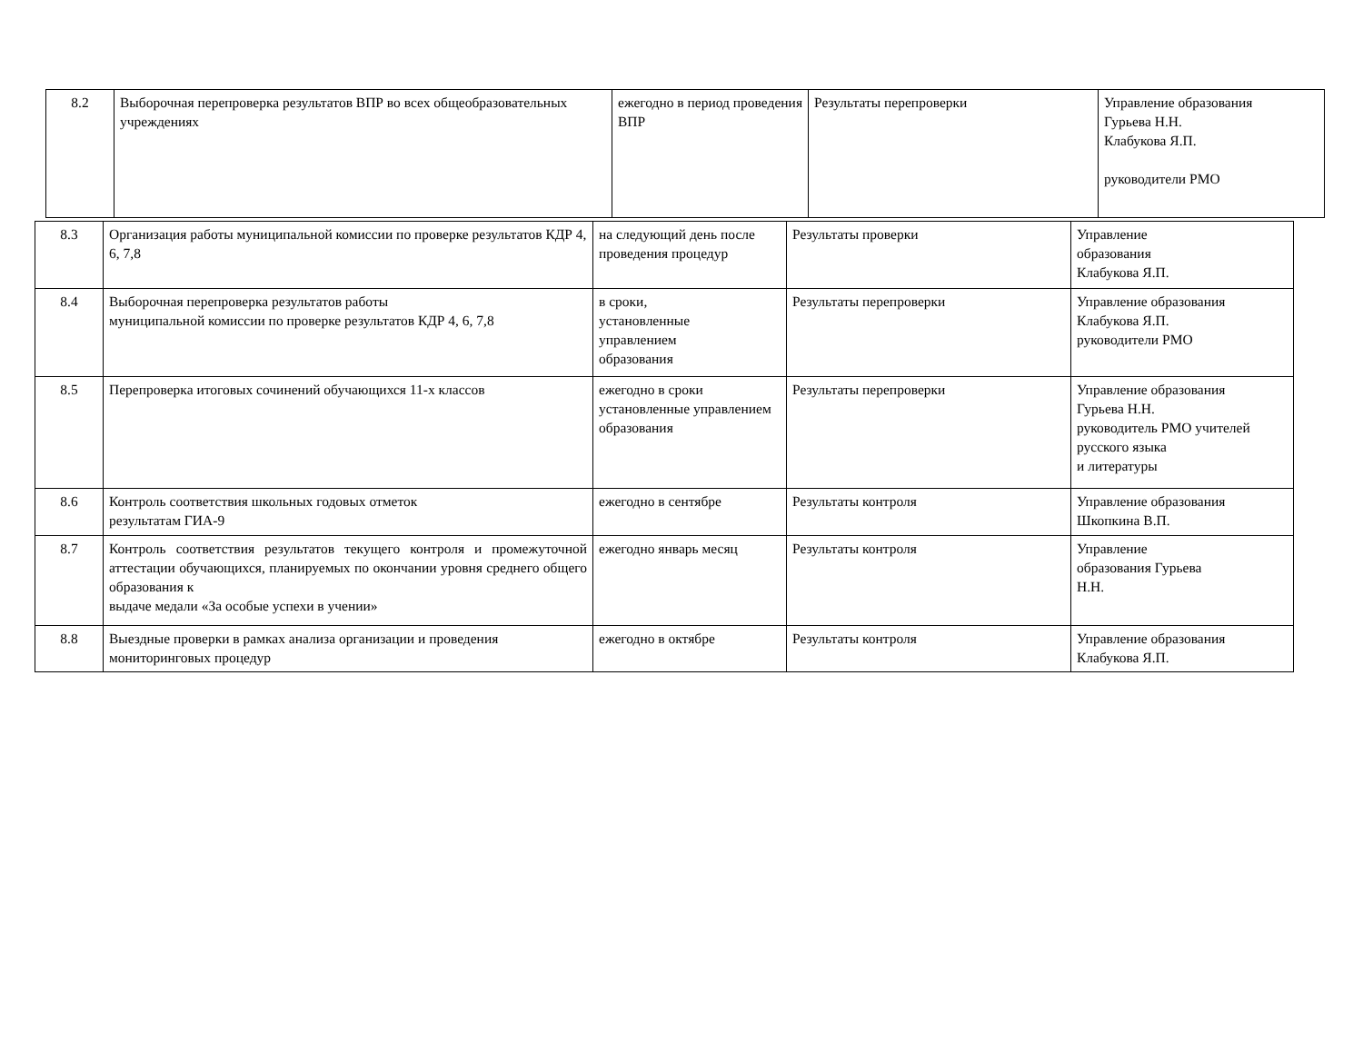| 8.2 | Выборочная перепроверка результатов ВПР во всех общеобразовательных учреждениях | ежегодно в период проведения ВПР | Результаты перепроверки | Управление образования Гурьева Н.Н. Клабукова Я.П. руководители РМО |
| 8.3 | Организация работы муниципальной комиссии по проверке результатов КДР 4, 6, 7,8 | на следующий день после проведения процедур | Результаты проверки | Управление образования Клабукова Я.П. |
| 8.4 | Выборочная перепроверка результатов работы муниципальной комиссии по проверке результатов КДР 4, 6, 7,8 | в сроки, установленные управлением образования | Результаты перепроверки | Управление образования Клабукова Я.П. руководители РМО |
| 8.5 | Перепроверка итоговых сочинений обучающихся 11-х классов | ежегодно в сроки установленные управлением образования | Результаты перепроверки | Управление образования Гурьева Н.Н. руководитель РМО учителей русского языка и литературы |
| 8.6 | Контроль соответствия школьных годовых отметок результатам ГИА-9 | ежегодно в сентябре | Результаты контроля | Управление образования Шкопкина В.П. |
| 8.7 | Контроль соответствия результатов текущего контроля и промежуточной аттестации обучающихся, планируемых по окончании уровня среднего общего образования к выдаче медали «За особые успехи в учении» | ежегодно январь месяц | Результаты контроля | Управление образования Гурьева Н.Н. |
| 8.8 | Выездные проверки в рамках анализа организации и проведения мониторинговых процедур | ежегодно в октябре | Результаты контроля | Управление образования Клабукова Я.П. |